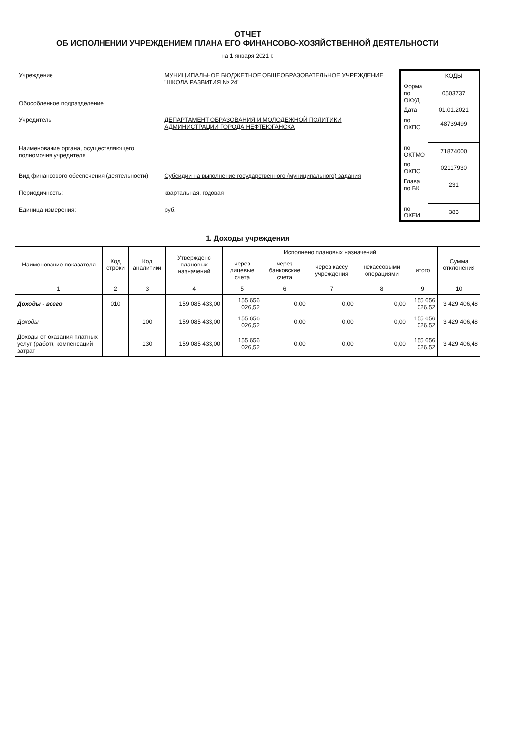ОТЧЕТ
ОБ ИСПОЛНЕНИИ УЧРЕЖДЕНИЕМ ПЛАНА ЕГО ФИНАНСОВО-ХОЗЯЙСТВЕННОЙ ДЕЯТЕЛЬНОСТИ
на 1 января 2021 г.
| Учреждение | МУНИЦИПАЛЬНОЕ БЮДЖЕТНОЕ ОБЩЕОБРАЗОВАТЕЛЬНОЕ УЧРЕЖДЕНИЕ "ШКОЛА РАЗВИТИЯ № 24" |
| Обособленное подразделение | |
| Учредитель | ДЕПАРТАМЕНТ ОБРАЗОВАНИЯ И МОЛОДЁЖНОЙ ПОЛИТИКИ АДМИНИСТРАЦИИ ГОРОДА НЕФТЕЮГАНСКА |
| Наименование органа, осуществляющего полномочия учредителя | |
| Вид финансового обеспечения (деятельности) | Субсидии на выполнение государственного (муниципального) задания |
| Периодичность: | квартальная, годовая |
| Единица измерения: | руб. |
| | КОДЫ |
| Форма по ОКУД | 0503737 |
| Дата | 01.01.2021 |
| по ОКПО | 48739499 |
| по ОКТМО | 71874000 |
| по ОКПО | 02117930 |
| Глава по БК | 231 |
| по ОКЕИ | 383 |
1. Доходы учреждения
| Наименование показателя | Код строки | Код аналитики | Утверждено плановых назначений | Исполнено плановых назначений | | | | | Сумма отклонения |
| --- | --- | --- | --- | --- | --- | --- | --- | --- | --- |
| | | | | через лицевые счета | через банковские счета | через кассу учреждения | некассовыми операциями | итого | |
| 1 | 2 | 3 | 4 | 5 | 6 | 7 | 8 | 9 | 10 |
| Доходы - всего | 010 | | 159 085 433,00 | 155 656 026,52 | 0,00 | 0,00 | 0,00 | 155 656 026,52 | 3 429 406,48 |
| Доходы | | 100 | 159 085 433,00 | 155 656 026,52 | 0,00 | 0,00 | 0,00 | 155 656 026,52 | 3 429 406,48 |
| Доходы от оказания платных услуг (работ), компенсаций затрат | | 130 | 159 085 433,00 | 155 656 026,52 | 0,00 | 0,00 | 0,00 | 155 656 026,52 | 3 429 406,48 |